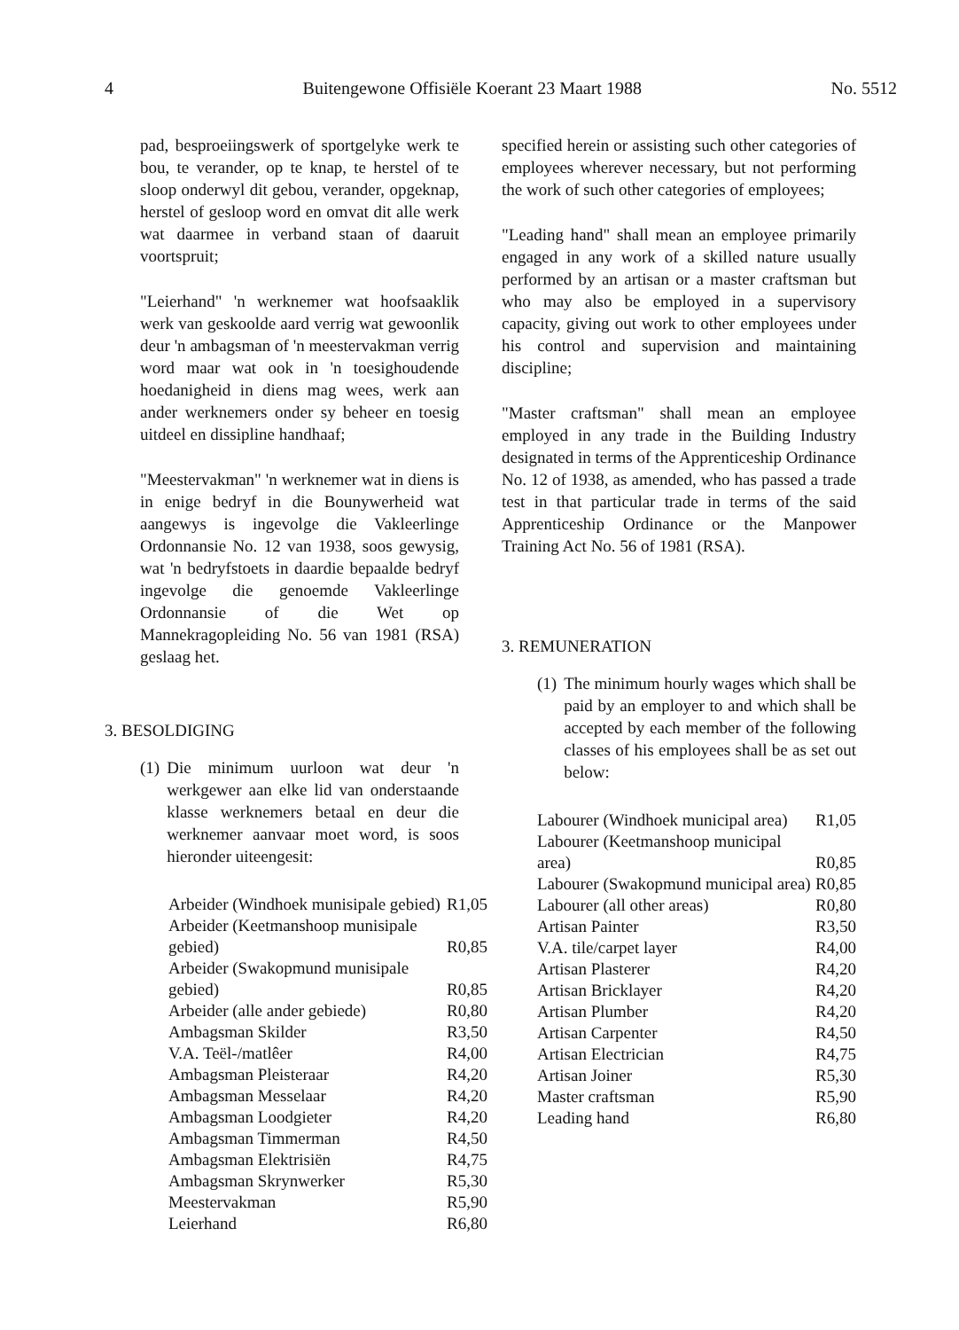4 Buitengewone Offisiële Koerant 23 Maart 1988 No. 5512
pad, besproeiingswerk of sportgelyke werk te bou, te verander, op te knap, te herstel of te sloop onderwyl dit gebou, verander, opgeknap, herstel of gesloop word en omvat dit alle werk wat daarmee in verband staan of daaruit voortspruit;
"Leierhand" 'n werknemer wat hoofsaaklik werk van geskoolde aard verrig wat gewoonlik deur 'n ambagsman of 'n meestervakman verrig word maar wat ook in 'n toesighoudende hoedanigheid in diens mag wees, werk aan ander werknemers onder sy beheer en toesig uitdeel en dissipline handhaaf;
"Meestervakman" 'n werknemer wat in diens is in enige bedryf in die Bounywerheid wat aangewys is ingevolge die Vakleerlinge Ordonnansie No. 12 van 1938, soos gewysig, wat 'n bedryfstoets in daardie bepaalde bedryf ingevolge die genoemde Vakleerlinge Ordonnansie of die Wet op Mannekragopleiding No. 56 van 1981 (RSA) geslaag het.
3. BESOLDIGING
(1) Die minimum uurloon wat deur 'n werkgewer aan elke lid van onderstaande klasse werknemers betaal en deur die werknemer aanvaar moet word, is soos hieronder uiteengesit:
| Arbeider (Windhoek munisipale gebied) | R1,05 |
| Arbeider (Keetmanshoop munisipale gebied) | R0,85 |
| Arbeider (Swakopmund munisipale gebied) | R0,85 |
| Arbeider (alle ander gebiede) | R0,80 |
| Ambagsman Skilder | R3,50 |
| V.A. Teël-/matlêer | R4,00 |
| Ambagsman Pleisteraar | R4,20 |
| Ambagsman Messelaar | R4,20 |
| Ambagsman Loodgieter | R4,20 |
| Ambagsman Timmerman | R4,50 |
| Ambagsman Elektrisiën | R4,75 |
| Ambagsman Skrynwerker | R5,30 |
| Meestervakman | R5,90 |
| Leierhand | R6,80 |
specified herein or assisting such other categories of employees wherever necessary, but not performing the work of such other categories of employees;
"Leading hand" shall mean an employee primarily engaged in any work of a skilled nature usually performed by an artisan or a master craftsman but who may also be employed in a supervisory capacity, giving out work to other employees under his control and supervision and maintaining discipline;
"Master craftsman" shall mean an employee employed in any trade in the Building Industry designated in terms of the Apprenticeship Ordinance No. 12 of 1938, as amended, who has passed a trade test in that particular trade in terms of the said Apprenticeship Ordinance or the Manpower Training Act No. 56 of 1981 (RSA).
3. REMUNERATION
(1) The minimum hourly wages which shall be paid by an employer to and which shall be accepted by each member of the following classes of his employees shall be as set out below:
| Labourer (Windhoek municipal area) | R1,05 |
| Labourer (Keetmanshoop municipal area) | R0,85 |
| Labourer (Swakopmund municipal area) | R0,85 |
| Labourer (all other areas) | R0,80 |
| Artisan Painter | R3,50 |
| V.A. tile/carpet layer | R4,00 |
| Artisan Plasterer | R4,20 |
| Artisan Bricklayer | R4,20 |
| Artisan Plumber | R4,20 |
| Artisan Carpenter | R4,50 |
| Artisan Electrician | R4,75 |
| Artisan Joiner | R5,30 |
| Master craftsman | R5,90 |
| Leading hand | R6,80 |